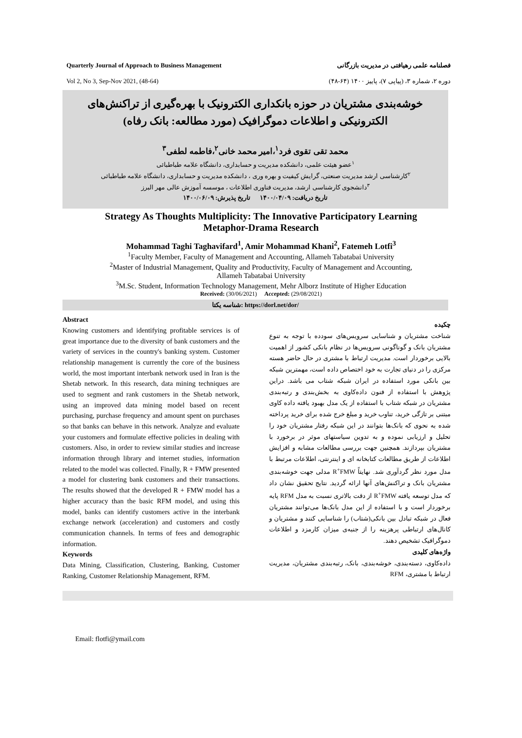Quarterly Journal of Approach to Business Management
Vol 2, No 3, Sep-Nov 2021, (48-64)
فصلنامه علمی رهیافتی در مدیریت بازرگانی
دوره ۲، شماره ۳، (پیاپی ۷)، پاییز ۱۴۰۰ (۶۴-۴۸)
خوشه‌بندی مشتریان در حوزه بانکداری الکترونیک با بهره‌گیری از تراکنش‌های الکترونیکی و اطلاعات دموگرافیک (مورد مطالعه: بانک رفاه)
محمد تقی تقوی فرد<sup>۱</sup>،امیر محمد خانی<sup>۲</sup>،فاطمه لطفی<sup>۳</sup>
<sup>۱</sup> عضو هیئت علمی، دانشکده مدیریت و حسابداری، دانشگاه علامه طباطبائی
<sup>۲</sup> کارشناسی ارشد مدیریت صنعتی، گرایش کیفیت و بهره وری ، دانشکده مدیریت و حسابداری، دانشگاه علامه طباطبائی
<sup>۳</sup> دانشجوی کارشناسی ارشد، مدیریت فناوری اطلاعات ، موسسه آموزش عالی مهر البرز
تاریخ دریافت: ۱۴۰۰/۰۴/۰۹ تاریخ پذیرش: ۱۴۰۰/۰۶/۰۹
Strategy As Thoughts Multiplicity: The Innovative Participatory Learning
Metaphor-Drama Research
Mohammad Taghi Taghavifard<sup>1</sup>, Amir Mohammad Khani<sup>2</sup>, Fatemeh Lotfi<sup>3</sup>
<sup>1</sup> Faculty Member, Faculty of Management and Accounting, Allameh Tabatabai University
<sup>2</sup> Master of Industrial Management, Quality and Productivity, Faculty of Management and Accounting,
Allameh Tabatabai University
<sup>3</sup> M.Sc. Student, Information Technology Management, Mehr Alborz Institute of Higher Education
Received: (30/06/2021) Accepted: (29/08/2021)
شناسه یکتا: https://dorl.net/dor/
Abstract
Knowing customers and identifying profitable services is of great importance due to the diversity of bank customers and the variety of services in the country's banking system. Customer relationship management is currently the core of the business world, the most important interbank network used in Iran is the Shetab network. In this research, data mining techniques are used to segment and rank customers in the Shetab network, using an improved data mining model based on recent purchasing, purchase frequency and amount spent on purchases so that banks can behave in this network. Analyze and evaluate your customers and formulate effective policies in dealing with customers. Also, in order to review similar studies and increase information through library and internet studies, information related to the model was collected. Finally, R + FMW presented a model for clustering bank customers and their transactions. The results showed that the developed R + FMW model has a higher accuracy than the basic RFM model, and using this model, banks can identify customers active in the interbank exchange network (acceleration) and customers and costly communication channels. In terms of fees and demographic information.
Keywords
Data Mining, Classification, Clustering, Banking, Customer Ranking, Customer Relationship Management, RFM.
چکیده
شناخت مشتریان و شناسایی سرویس‌های سودده با توجه به تنوع مشتریان بانک و گوناگونی سرویس‌ها در نظام بانکی کشور از اهمیت بالایی برخوردار است. مدیریت ارتباط با مشتری در حال حاضر هسته مرکزی را در دنیای تجارت به خود اختصاص داده است، مهمترین شبکه بین بانکی مورد استفاده در ایران شبکه شتاب می باشد. دراین پژوهش با استفاده از فنون داده‌کاوی به بخش‌بندی و رتبه‌بندی مشتریان در شبکه شتاب با استفاده از یک مدل بهبود یافته داده کاوی مبتنی بر تازگی خرید، تناوب خرید و مبلغ خرج شده برای خرید پرداخته شده به نحوی که بانک‌ها بتوانند در این شبکه رفتار مشتریان خود را تحلیل و ارزیابی نموده و به تدوین سیاستهای موثر در برخورد با مشتریان بپردازند. همچنین جهت بررسی مطالعات مشابه و افزایش اطلاعات از طریق مطالعات کتابخانه ای و اینترنتی، اطلاعات مرتبط با مدل مورد نظر گردآوری شد. نهایتاً R<sup>+</sup>FMW مدلی جهت خوشه‌بندی مشتریان بانک و تراکنش‌های آنها ارائه گردید. نتایج تحقیق نشان داد که مدل توسعه یافته R<sup>+</sup>FMW از دقت بالاتری نسبت به مدل RFM پایه برخوردار است و با استفاده از این مدل بانک‌ها می‌توانند مشتریان فعال در شبکه تبادل بین بانکی(شتاب) را شناسایی کنند و مشتریان و کانال‌های ارتباطی پرهزینه را از جنبه‌ی میزان کارمزد و اطلاعات دموگرافیک تشخیص دهند.
واژه‌های کلیدی
داده‌کاوی، دسته‌بندی، خوشه‌بندی، بانک، رتبه‌بندی مشتریان، مدیریت ارتباط با مشتری، RFM
Email: flotfi@ymail.com